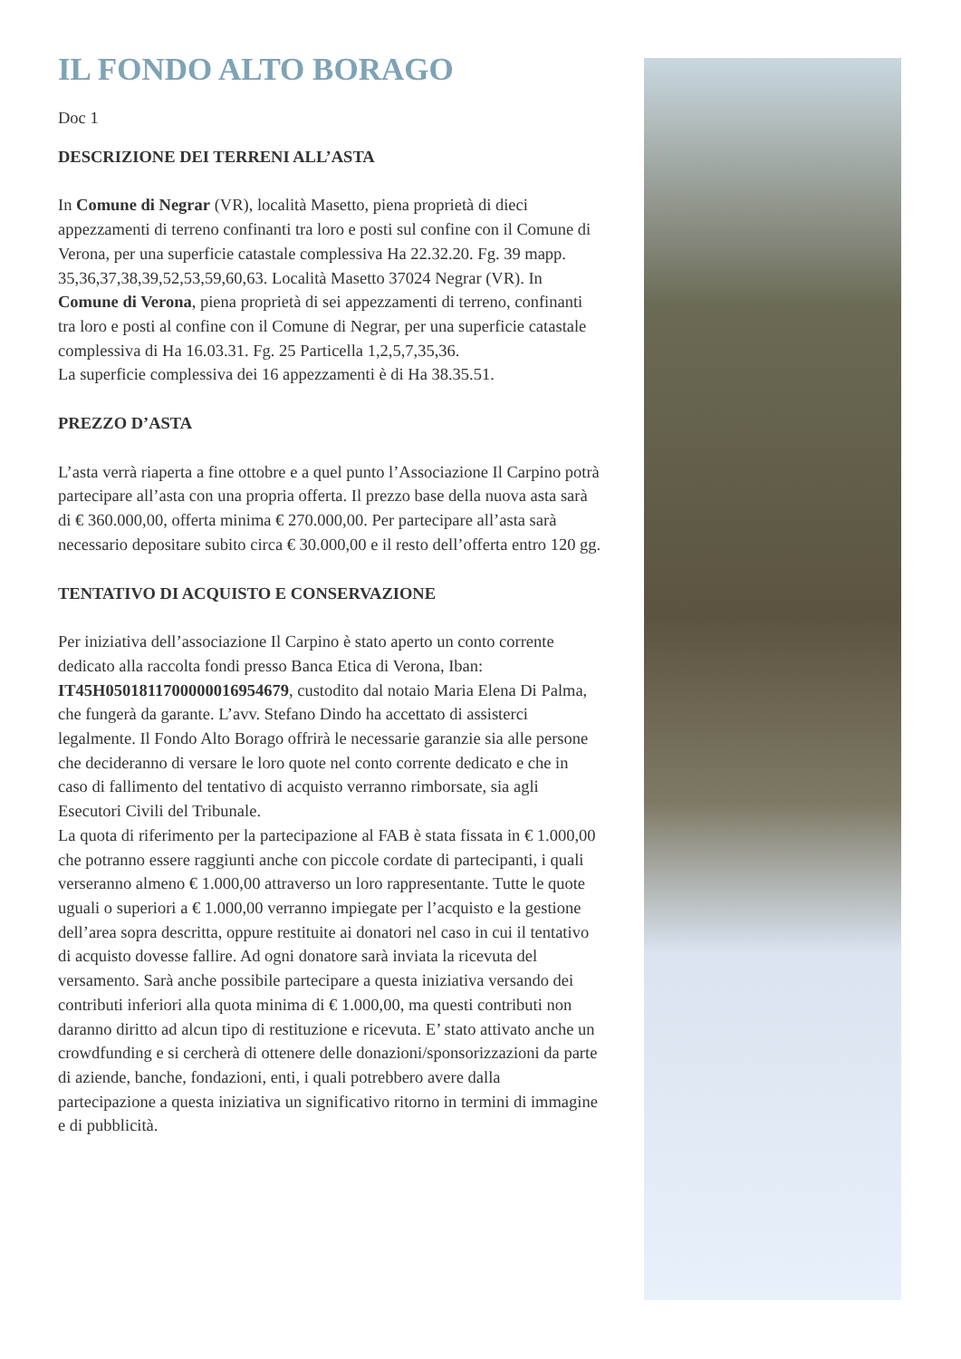IL FONDO ALTO BORAGO
Doc 1
DESCRIZIONE DEI TERRENI ALL’ASTA
In Comune di Negrar (VR), località Masetto, piena proprietà di dieci appezzamenti di terreno confinanti tra loro e posti sul confine con il Comune di Verona, per una superficie catastale complessiva Ha 22.32.20. Fg. 39 mapp. 35,36,37,38,39,52,53,59,60,63. Località Masetto 37024 Negrar (VR). In Comune di Verona, piena proprietà di sei appezzamenti di terreno, confinanti tra loro e posti al confine con il Comune di Negrar, per una superficie catastale complessiva di Ha 16.03.31. Fg. 25 Particella 1,2,5,7,35,36.
La superficie complessiva dei 16 appezzamenti è di Ha 38.35.51.
PREZZO D’ASTA
L’asta verrà riaperta a fine ottobre e a quel punto l’Associazione Il Carpino potrà partecipare all’asta con una propria offerta. Il prezzo base della nuova asta sarà di € 360.000,00, offerta minima € 270.000,00. Per partecipare all’asta sarà necessario depositare subito circa € 30.000,00 e il resto dell’offerta entro 120 gg.
TENTATIVO DI ACQUISTO E CONSERVAZIONE
Per iniziativa dell’associazione Il Carpino è stato aperto un conto corrente dedicato alla raccolta fondi presso Banca Etica di Verona, Iban: IT45H0501811700000016954679, custodito dal notaio Maria Elena Di Palma, che fungerà da garante. L’avv. Stefano Dindo ha accettato di assisterci legalmente. Il Fondo Alto Borago offrirà le necessarie garanzie sia alle persone che decideranno di versare le loro quote nel conto corrente dedicato e che in caso di fallimento del tentativo di acquisto verranno rimborsate, sia agli Esecutori Civili del Tribunale.
La quota di riferimento per la partecipazione al FAB è stata fissata in € 1.000,00 che potranno essere raggiunti anche con piccole cordate di partecipanti, i quali verseranno almeno € 1.000,00 attraverso un loro rappresentante. Tutte le quote uguali o superiori a € 1.000,00 verranno impiegate per l’acquisto e la gestione dell’area sopra descritta, oppure restituite ai donatori nel caso in cui il tentativo di acquisto dovesse fallire. Ad ogni donatore sarà inviata la ricevuta del versamento. Sarà anche possibile partecipare a questa iniziativa versando dei contributi inferiori alla quota minima di € 1.000,00, ma questi contributi non daranno diritto ad alcun tipo di restituzione e ricevuta. E’ stato attivato anche un crowdfunding e si cercherà di ottenere delle donazioni/sponsorizzazioni da parte di aziende, banche, fondazioni, enti, i quali potrebbero avere dalla partecipazione a questa iniziativa un significativo ritorno in termini di immagine e di pubblicità.